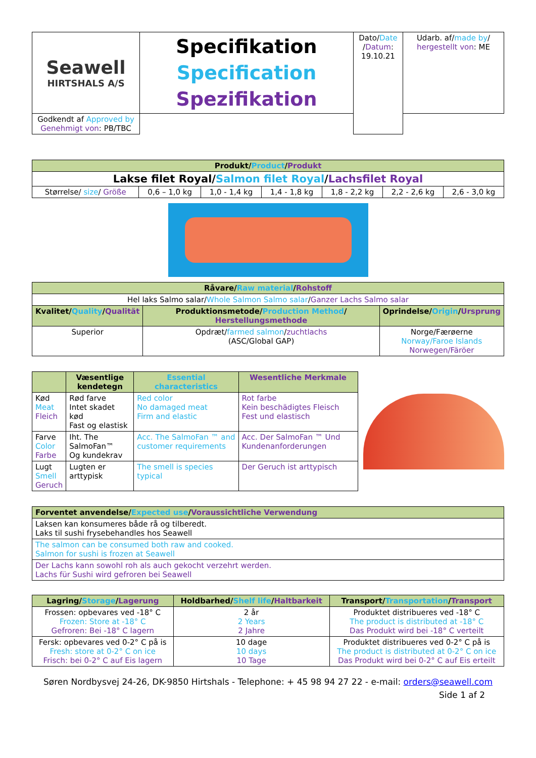| Seawell HIRTSHALS A/S | Specifikation Specification Spezifikation | Dato/ Date / Datum : 19.10.21 | Udarb. af/ made by / hergestellt von : ME |
| | | | Godkendt af Approved by Genehmigt von : PB/TBC |
| Produkt/ Product / Produkt | | | | | | |
| Lakse filet Royal/ Salmon filet Royal / Lachsfilet Royal | | | | | | |
| Størrelse/ size / Größe | 0,6 – 1,0 kg | 1,0 - 1,4 kg | 1,4 - 1,8 kg | 1,8 - 2,2 kg | 2,2 - 2,6 kg | 2,6 - 3,0 kg |
| Råvare/ Raw material / Rohstoff | | |
| Hel laks Salmo salar/ Whole Salmon Salmo salar / Ganzer Lachs Salmo salar | | |
| Kvalitet/ Quality / Qualität | Produktionsmetode/ Production Method / Herstellungsmethode | Oprindelse/ Origin / Ursprung |
| Superior | Opdræt/ farmed salmon / zuchtlachs (ASC/Global GAP) | Norge/Færøerne Norway/Faroe Islands Norwegen/Färöer |
| | Væsentlige kendetegn | Essential characteristics | Wesentliche Merkmale |
| Kød Meat Fleich | Rød farve Intet skadet kød Fast og elastisk | Red color No damaged meat Firm and elastic | Rot farbe Kein beschädigtes Fleisch Fest und elastisch |
| Farve Color Farbe | Iht. The SalmoFan™ Og kundekrav | Acc. The SalmoFan ™ and customer requirements | Acc. Der SalmoFan ™ Und Kundenanforderungen |
| Lugt Smell Geruch | Lugten er arttypisk | The smell is species typical | Der Geruch ist arttypisch |
| Forventet anvendelse/ Expected use / Voraussichtliche Verwendung |
| Laksen kan konsumeres både rå og tilberedt. Laks til sushi frysebehandles hos Seawell |
| The salmon can be consumed both raw and cooked. Salmon for sushi is frozen at Seawell |
| Der Lachs kann sowohl roh als auch gekocht verzehrt werden. Lachs für Sushi wird gefroren bei Seawell |
| Lagring/ Storage / Lagerung | Holdbarhed/ Shelf life / Haltbarkeit | Transport/ Transportation / Transport |
| Frossen: opbevares ved -18° C Frozen: Store at -18° C Gefroren: Bei -18° C lagern | 2 år 2 Years 2 Jahre | Produktet distribueres ved -18° C The product is distributed at -18° C Das Produkt wird bei -18° C verteilt |
| Fersk: opbevares ved 0-2° C på is Fresh: store at 0-2° C on ice Frisch: bei 0-2° C auf Eis lagern | 10 dage 10 days 10 Tage | Produktet distribueres ved 0-2° C på is The product is distributed at 0-2° C on ice Das Produkt wird bei 0-2° C auf Eis erteilt |
Søren Nordbysvej 24-26, DK-9850 Hirtshals - Telephone: + 45 98 94 27 22 - e-mail: orders@seawell.com
Side 1 af 2